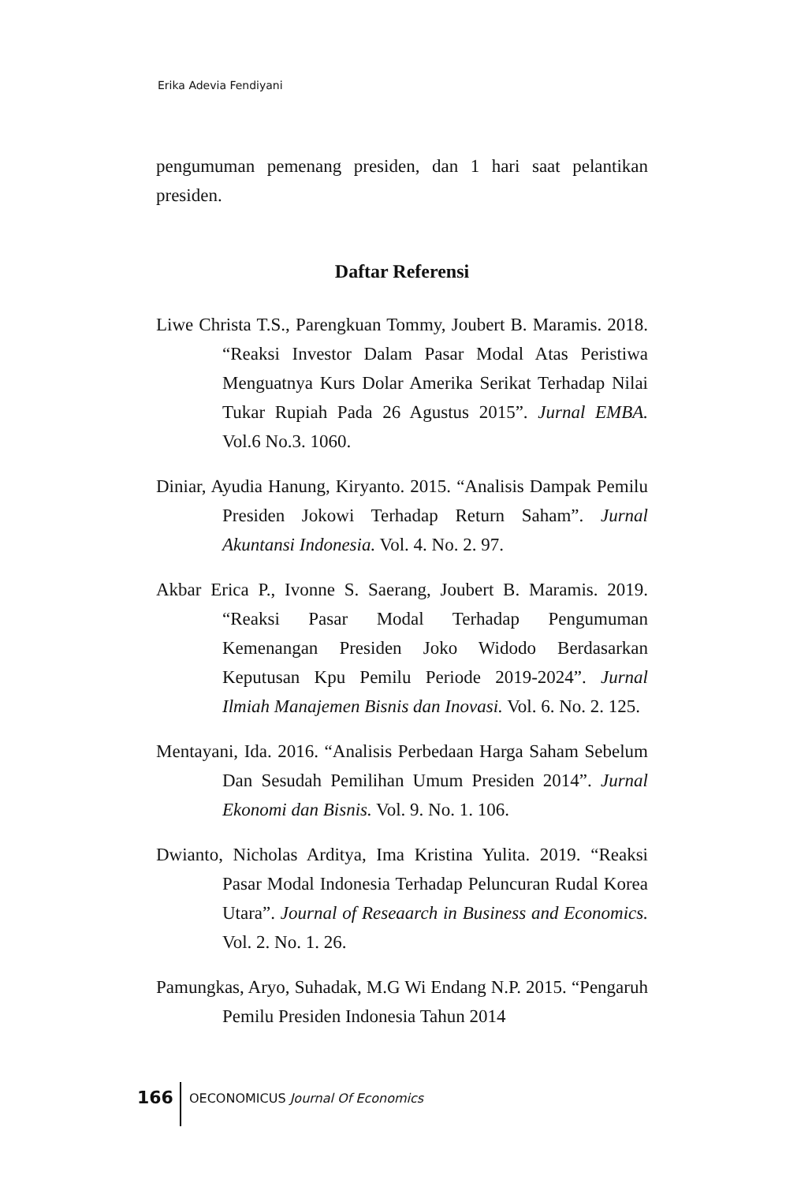Erika Adevia Fendiyani
pengumuman pemenang presiden, dan 1 hari saat pelantikan presiden.
Daftar Referensi
Liwe Christa T.S., Parengkuan Tommy, Joubert B. Maramis. 2018. “Reaksi Investor Dalam Pasar Modal Atas Peristiwa Menguatnya Kurs Dolar Amerika Serikat Terhadap Nilai Tukar Rupiah Pada 26 Agustus 2015”. Jurnal EMBA. Vol.6 No.3. 1060.
Diniar, Ayudia Hanung, Kiryanto. 2015. “Analisis Dampak Pemilu Presiden Jokowi Terhadap Return Saham”. Jurnal Akuntansi Indonesia. Vol. 4. No. 2. 97.
Akbar Erica P., Ivonne S. Saerang, Joubert B. Maramis. 2019. “Reaksi Pasar Modal Terhadap Pengumuman Kemenangan Presiden Joko Widodo Berdasarkan Keputusan Kpu Pemilu Periode 2019-2024”. Jurnal Ilmiah Manajemen Bisnis dan Inovasi. Vol. 6. No. 2. 125.
Mentayani, Ida. 2016. “Analisis Perbedaan Harga Saham Sebelum Dan Sesudah Pemilihan Umum Presiden 2014”. Jurnal Ekonomi dan Bisnis. Vol. 9. No. 1. 106.
Dwianto, Nicholas Arditya, Ima Kristina Yulita. 2019. “Reaksi Pasar Modal Indonesia Terhadap Peluncuran Rudal Korea Utara”. Journal of Reseaarch in Business and Economics. Vol. 2. No. 1. 26.
Pamungkas, Aryo, Suhadak, M.G Wi Endang N.P. 2015. “Pengaruh Pemilu Presiden Indonesia Tahun 2014
166
OECONOMICUS Journal Of Economics